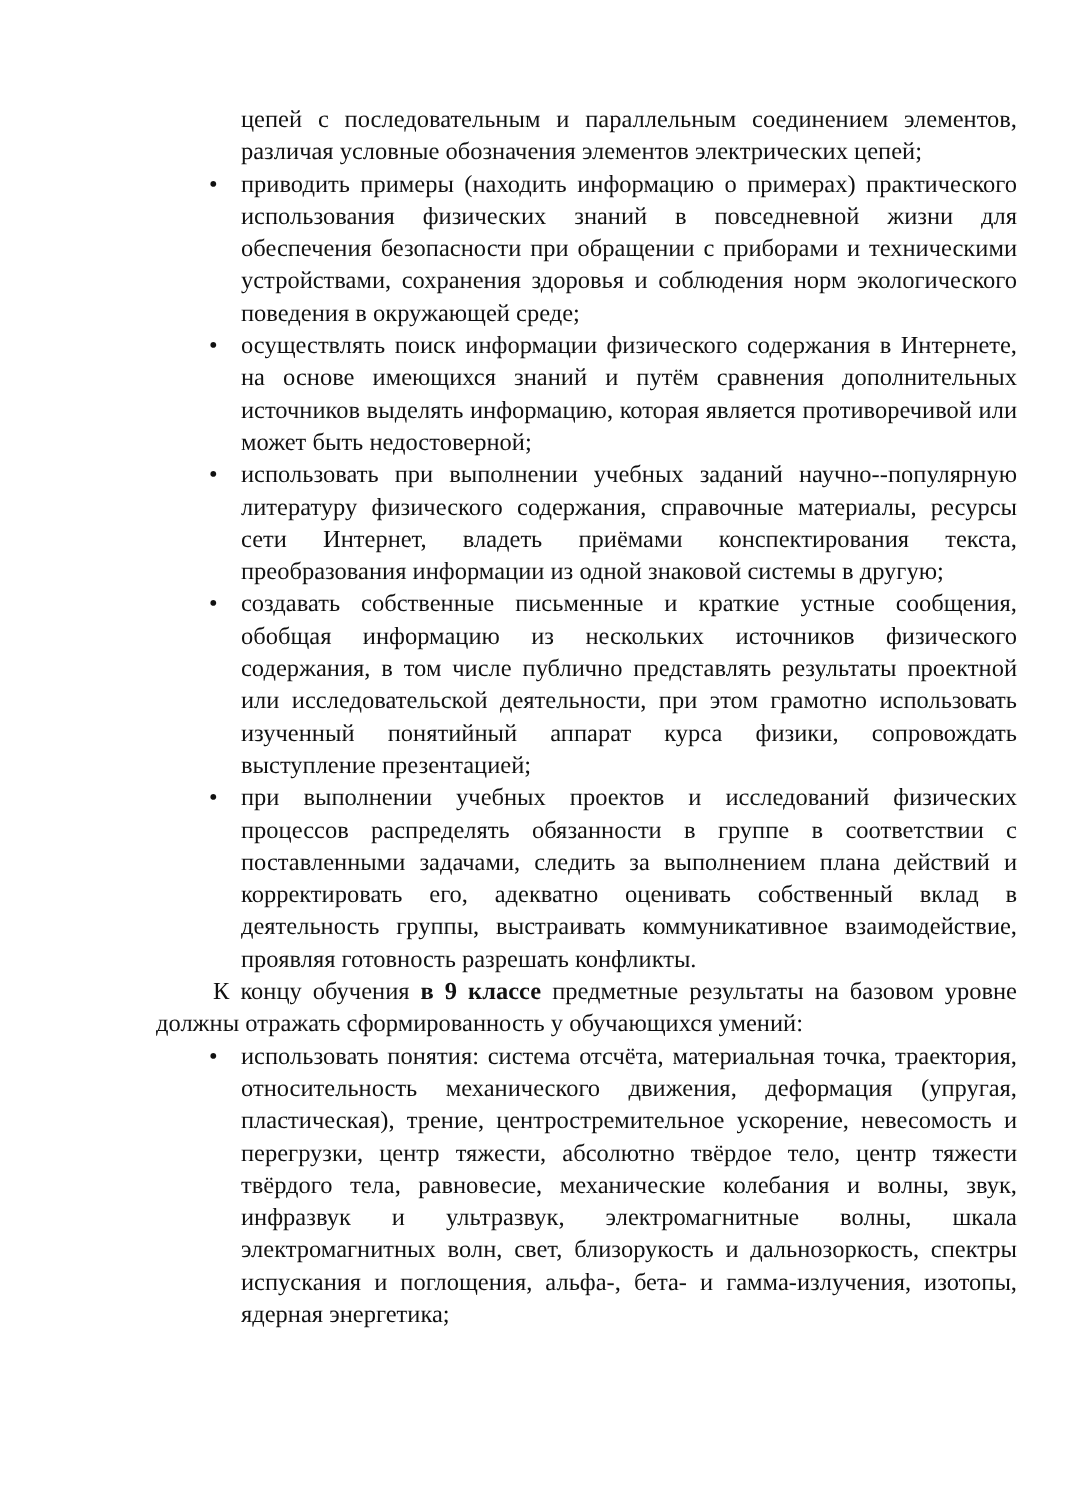цепей с последовательным и параллельным соединением элементов, различая условные обозначения элементов электрических цепей;
• приводить примеры (находить информацию о примерах) практического использования физических знаний в повседневной жизни для обеспечения безопасности при обращении с приборами и техническими устройствами, сохранения здоровья и соблюдения норм экологического поведения в окружающей среде;
• осуществлять поиск информации физического содержания в Интернете, на основе имеющихся знаний и путём сравнения дополнительных источников выделять информацию, которая является противоречивой или может быть недостоверной;
• использовать при выполнении учебных заданий научно--популярную литературу физического содержания, справочные материалы, ресурсы сети Интернет, владеть приёмами конспектирования текста, преобразования информации из одной знаковой системы в другую;
• создавать собственные письменные и краткие устные сообщения, обобщая информацию из нескольких источников физического содержания, в том числе публично представлять результаты проектной или исследовательской деятельности, при этом грамотно использовать изученный понятийный аппарат курса физики, сопровождать выступление презентацией;
• при выполнении учебных проектов и исследований физических процессов распределять обязанности в группе в соответствии с поставленными задачами, следить за выполнением плана действий и корректировать его, адекватно оценивать собственный вклад в деятельность группы, выстраивать коммуникативное взаимодействие, проявляя готовность разрешать конфликты.
К концу обучения в 9 классе предметные результаты на базовом уровне должны отражать сформированность у обучающихся умений:
• использовать понятия: система отсчёта, материальная точка, траектория, относительность механического движения, деформация (упругая, пластическая), трение, центростремительное ускорение, невесомость и перегрузки, центр тяжести, абсолютно твёрдое тело, центр тяжести твёрдого тела, равновесие, механические колебания и волны, звук, инфразвук и ультразвук, электромагнитные волны, шкала электромагнитных волн, свет, близорукость и дальнозоркость, спектры испускания и поглощения, альфа-, бета- и гамма-излучения, изотопы, ядерная энергетика;